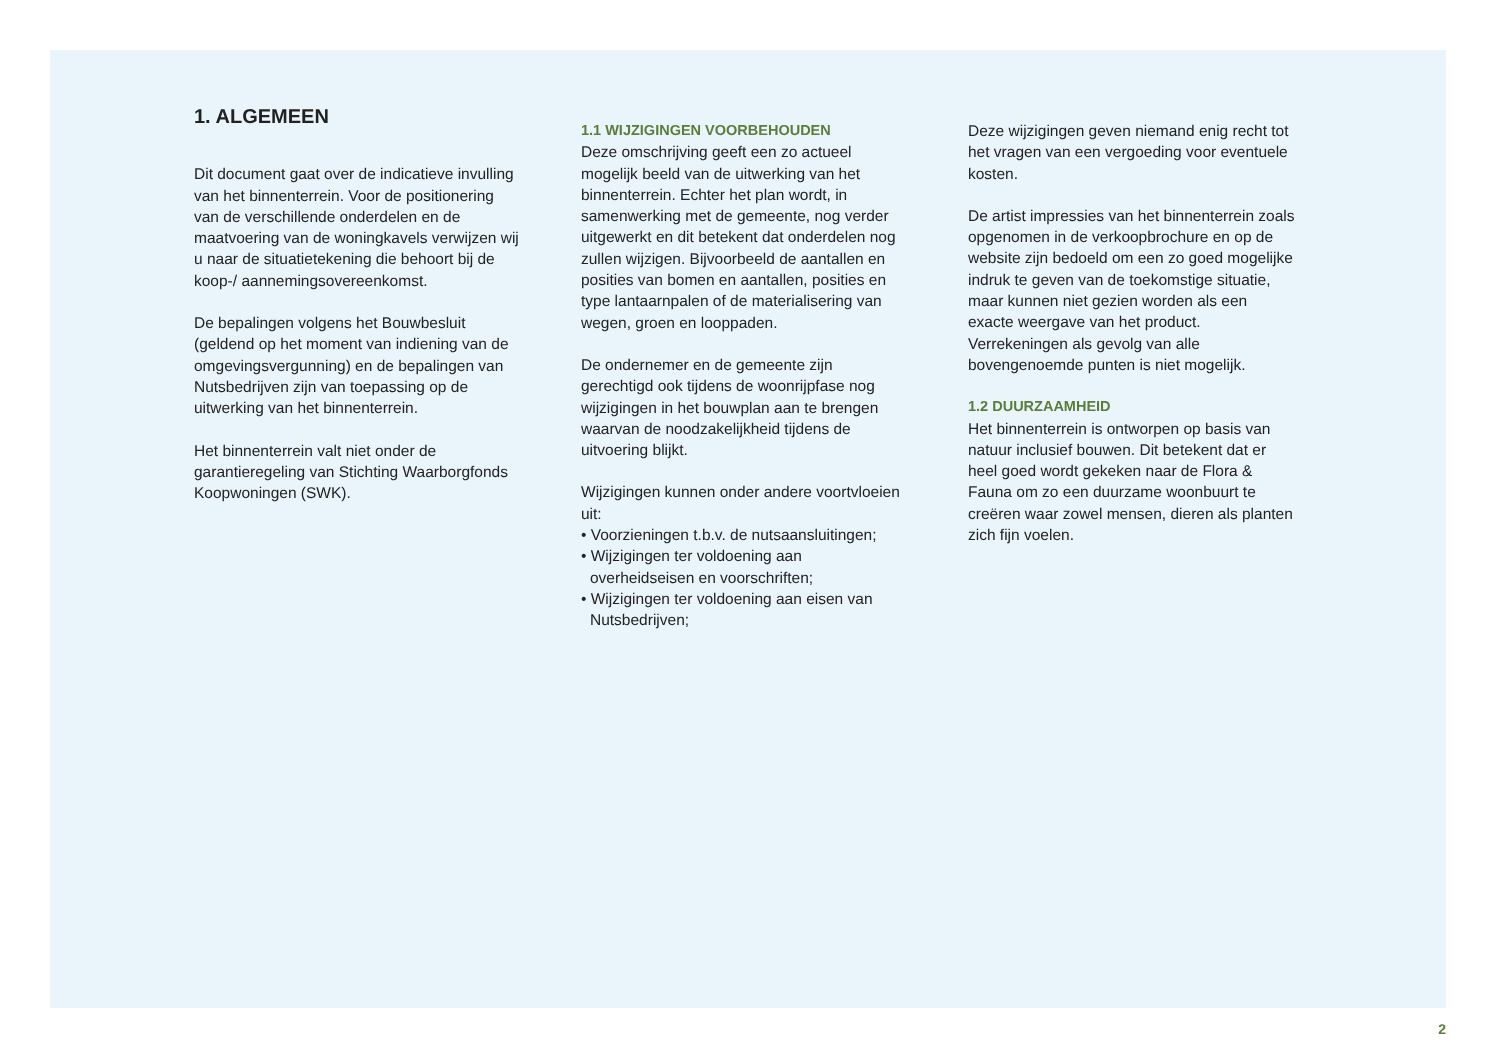1. ALGEMEEN
Dit document gaat over de indicatieve invulling van het binnenterrein. Voor de positionering van de verschillende onderdelen en de maatvoering van de woningkavels verwijzen wij u naar de situatietekening die behoort bij de koop-/ aannemingsovereenkomst.
De bepalingen volgens het Bouwbesluit (geldend op het moment van indiening van de omgevingsvergunning) en de bepalingen van Nutsbedrijven zijn van toepassing op de uitwerking van het binnenterrein.
Het binnenterrein valt niet onder de garantieregeling van Stichting Waarborgfonds Koopwoningen (SWK).
1.1 WIJZIGINGEN VOORBEHOUDEN
Deze omschrijving geeft een zo actueel mogelijk beeld van de uitwerking van het binnenterrein. Echter het plan wordt, in samenwerking met de gemeente, nog verder uitgewerkt en dit betekent dat onderdelen nog zullen wijzigen. Bijvoorbeeld de aantallen en posities van bomen en aantallen, posities en type lantaarnpalen of de materialisering van wegen, groen en looppaden.
De ondernemer en de gemeente zijn gerechtigd ook tijdens de woonrijpfase nog wijzigingen in het bouwplan aan te brengen waarvan de noodzakelijkheid tijdens de uitvoering blijkt.
Wijzigingen kunnen onder andere voortvloeien uit:
• Voorzieningen t.b.v. de nutsaansluitingen;
• Wijzigingen ter voldoening aan overheidseisen en voorschriften;
• Wijzigingen ter voldoening aan eisen van Nutsbedrijven;
Deze wijzigingen geven niemand enig recht tot het vragen van een vergoeding voor eventuele kosten.
De artist impressies van het binnenterrein zoals opgenomen in de verkoopbrochure en op de website zijn bedoeld om een zo goed mogelijke indruk te geven van de toekomstige situatie, maar kunnen niet gezien worden als een exacte weergave van het product. Verrekeningen als gevolg van alle bovengenoemde punten is niet mogelijk.
1.2 DUURZAAMHEID
Het binnenterrein is ontworpen op basis van natuur inclusief bouwen. Dit betekent dat er heel goed wordt gekeken naar de Flora & Fauna om zo een duurzame woonbuurt te creëren waar zowel mensen, dieren als planten zich fijn voelen.
2